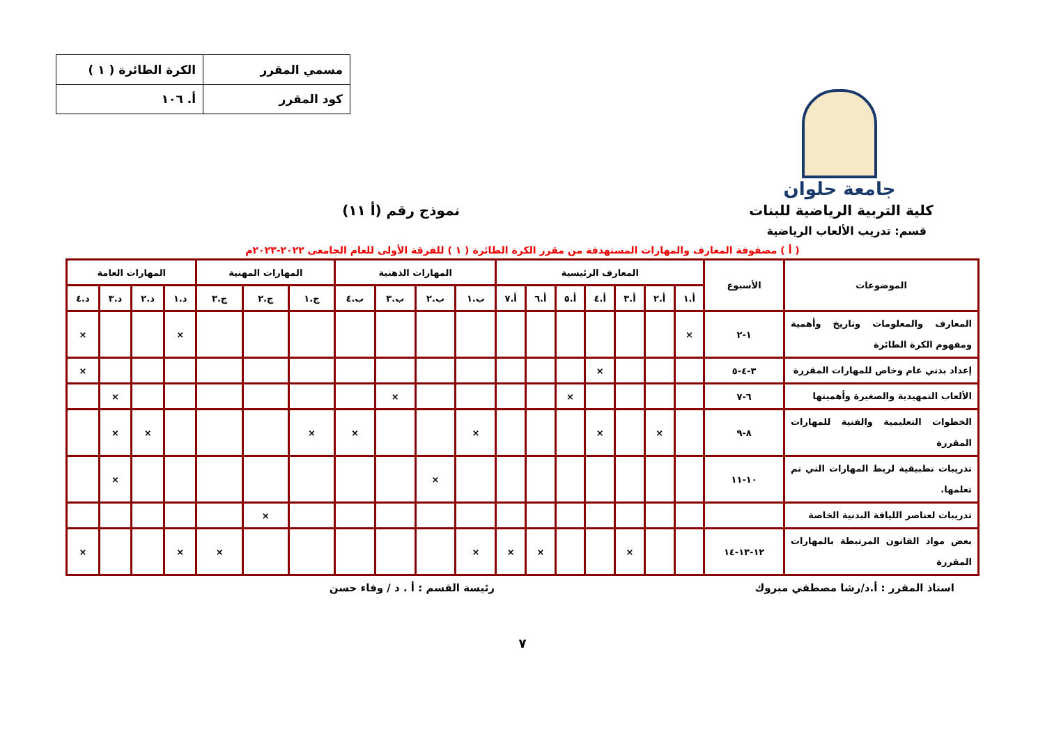جامعة حلوان
| مسمي المقرر | الكرة الطائرة ( ١ ) |
| كود المقرر | أ. ١٠٦ |
كلية التربية الرياضية للبنات نموذج رقم (أ ١١)
قسم: تدريب الألعاب الرياضية
( أ ) مصفوفة المعارف والمهارات المستهدفة من مقرر الكرة الطائرة ( ١ ) للفرقة الأولى للعام الجامعى ٢٠٢٢-٢٠٢٣م
| الموضوعات | الأسبوع | المعارف الرئيسية | | | | | | | المهارات الذهنية | | | | المهارات المهنية | | | المهارات العامة | | | |
| --- | --- | --- | --- | --- | --- | --- | --- | --- | --- | --- | --- | --- | --- | --- | --- | --- | --- | --- | --- |
| | | أ.١ | أ.٢ | أ.٣ | أ.٤ | أ.٥ | أ.٦ | أ.٧ | ب.١ | ب.٢ | ب.٣ | ب.٤ | ج.١ | ج.٢ | ج.٣ | د.١ | د.٢ | د.٣ | د.٤ |
| المعارف والمعلومات وتاريخ وأهمية ومفهوم الكرة الطائرة | ١-٢ | × | | | | | | | | | | | | | | × | | | × |
| إعداد بدني عام وخاص للمهارات المقررة | ٣-٤-٥ | | | | × | | | | | | | | | | | | | | × |
| الألعاب التمهيدية والصغيرة وأهميتها | ٦-٧ | | | | | × | | | | | × | | | | | | | × | |
| الخطوات التعليمية والفنية للمهارات المقررة | ٨-٩ | | × | | × | | | | × | | | × | × | | | | × | × | |
| تدريبات تطبيقية لربط المهارات التي تم تعلمها. | ١٠-١١ | | | | | | | | | × | | | | | | | | × | |
| تدريبات لعناصر اللياقة البدنية الخاصة | | | | | | | | | | | | | | × | | | | | |
| بعض مواد القانون المرتبطة بالمهارات المقررة | ١٢-١٣-١٤ | | | × | | | × | × | × | | | | | | × | × | | | × |
استاذ المقرر : أ.د/رشا مصطفي مبروك رئيسة القسم : أ . د / وفاء حسن
٧